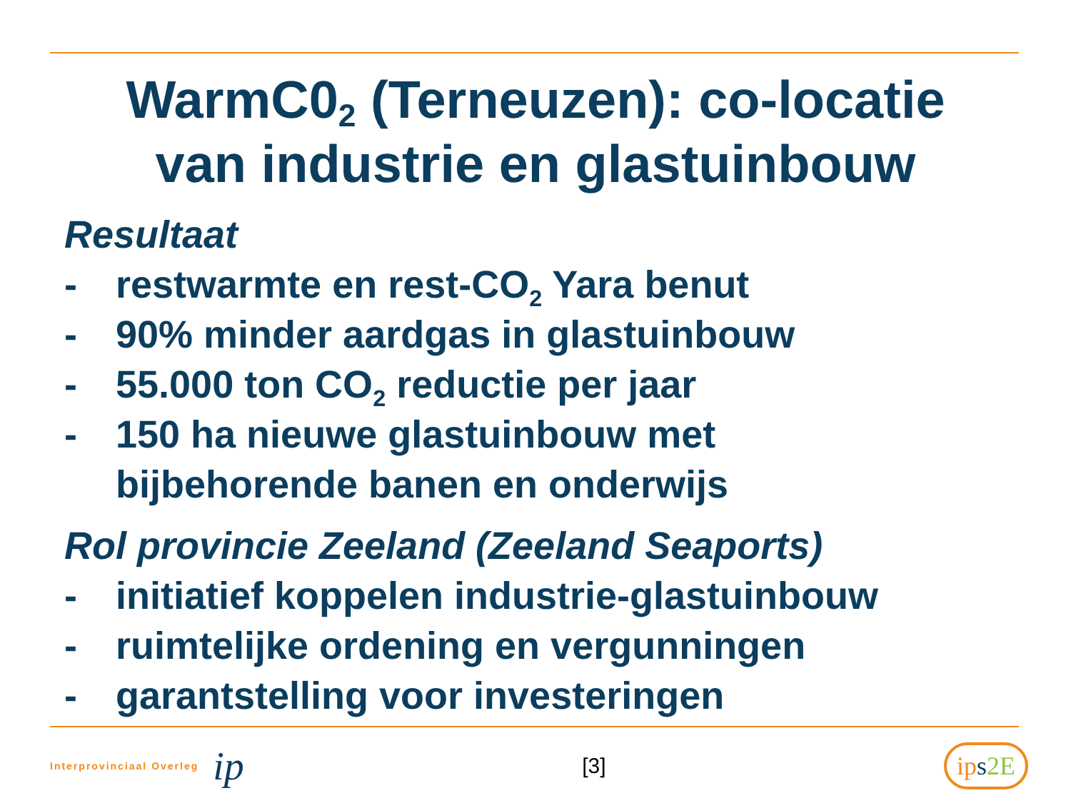WarmC0<sub>2</sub> (Terneuzen): co-locatie
van industrie en glastuinbouw
Resultaat
- restwarmte en rest-CO<sub>2</sub> Yara benut
- 90% minder aardgas in glastuinbouw
- 55.000 ton CO<sub>2</sub> reductie per jaar
- 150 ha nieuwe glastuinbouw met
bijbehorende banen en onderwijs
Rol provincie Zeeland (Zeeland Seaports)
- initiatief koppelen industrie-glastuinbouw
- ruimtelijke ordening en vergunningen
- garantstelling voor investeringen
Interprovinciaal Overleg ip
[3]
ip s 2E